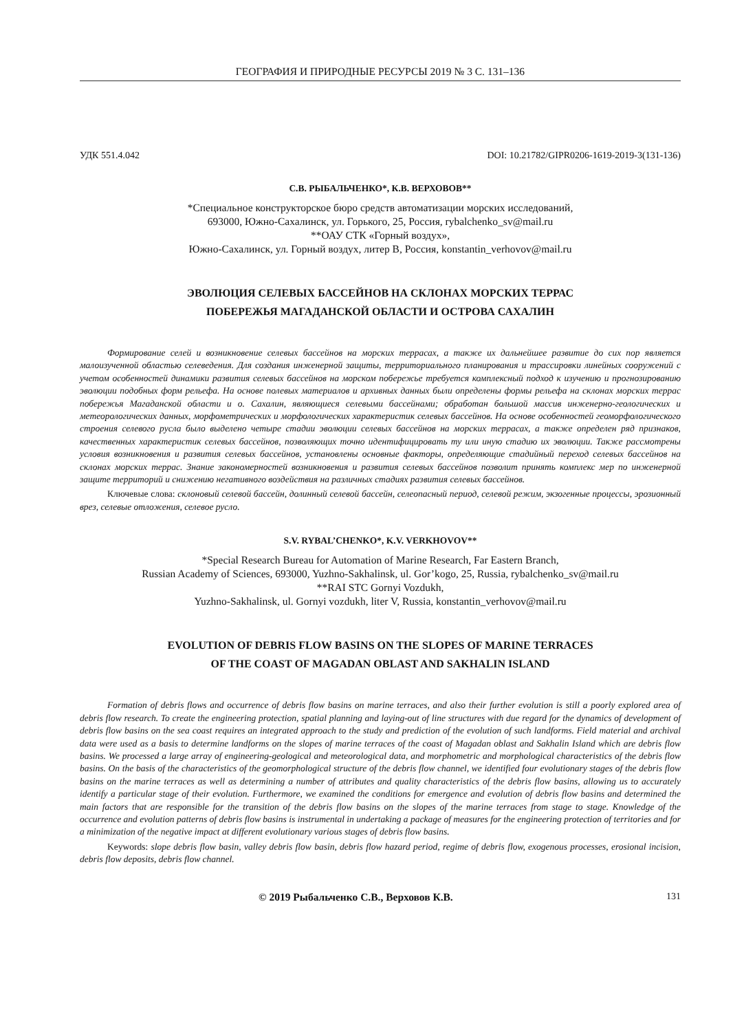ГЕОГРАФИЯ И ПРИРОДНЫЕ РЕСУРСЫ 2019 № 3 С. 131–136
УДК 551.4.042 DOI: 10.21782/GIPR0206-1619-2019-3(131-136)
С.В. РЫБАЛЬЧЕНКО*, К.В. ВЕРХОВОВ**
*Специальное конструкторское бюро средств автоматизации морских исследований,
693000, Южно-Сахалинск, ул. Горького, 25, Россия, rybalchenko_sv@mail.ru
**ОАУ СТК «Горный воздух»,
Южно-Сахалинск, ул. Горный воздух, литер В, Россия, konstantin_verhovov@mail.ru
ЭВОЛЮЦИЯ СЕЛЕВЫХ БАССЕЙНОВ НА СКЛОНАХ МОРСКИХ ТЕРРАС
ПОБЕРЕЖЬЯ МАГАДАНСКОЙ ОБЛАСТИ И ОСТРОВА САХАЛИН
Формирование селей и возникновение селевых бассейнов на морских террасах, а также их дальнейшее развитие до сих пор является малоизученной областью селеведения. Для создания инженерной защиты, территориального планирования и трассировки линейных сооружений с учетом особенностей динамики развития селевых бассейнов на морском побережье требуется комплексный подход к изучению и прогнозированию эволюции подобных форм рельефа. На основе полевых материалов и архивных данных были определены формы рельефа на склонах морских террас побережья Магаданской области и о. Сахалин, являющиеся селевыми бассейнами; обработан большой массив инженерно-геологических и метеорологических данных, морфометрических и морфологических характеристик селевых бассейнов. На основе особенностей геоморфологического строения селевого русла было выделено четыре стадии эволюции селевых бассейнов на морских террасах, а также определен ряд признаков, качественных характеристик селевых бассейнов, позволяющих точно идентифицировать ту или иную стадию их эволюции. Также рассмотрены условия возникновения и развития селевых бассейнов, установлены основные факторы, определяющие стадийный переход селевых бассейнов на склонах морских террас. Знание закономерностей возникновения и развития селевых бассейнов позволит принять комплекс мер по инженерной защите территорий и снижению негативного воздействия на различных стадиях развития селевых бассейнов.
Ключевые слова: склоновый селевой бассейн, долинный селевой бассейн, селеопасный период, селевой режим, экзогенные процессы, эрозионный врез, селевые отложения, селевое русло.
S.V. RYBAL’CHENKO*, K.V. VERKHOVOV**
*Special Research Bureau for Automation of Marine Research, Far Eastern Branch,
Russian Academy of Sciences, 693000, Yuzhno-Sakhalinsk, ul. Gor’kogo, 25, Russia, rybalchenko_sv@mail.ru
**RAI STC Gornyi Vozdukh,
Yuzhno-Sakhalinsk, ul. Gornyi vozdukh, liter V, Russia, konstantin_verhovov@mail.ru
EVOLUTION OF DEBRIS FLOW BASINS ON THE SLOPES OF MARINE TERRACES
OF THE COAST OF MAGADAN OBLAST AND SAKHALIN ISLAND
Formation of debris flows and occurrence of debris flow basins on marine terraces, and also their further evolution is still a poorly explored area of debris flow research. To create the engineering protection, spatial planning and laying-out of line structures with due regard for the dynamics of development of debris flow basins on the sea coast requires an integrated approach to the study and prediction of the evolution of such landforms. Field material and archival data were used as a basis to determine landforms on the slopes of marine terraces of the coast of Magadan oblast and Sakhalin Island which are debris flow basins. We processed a large array of engineering-geological and meteorological data, and morphometric and morphological characteristics of the debris flow basins. On the basis of the characteristics of the geomorphological structure of the debris flow channel, we identified four evolutionary stages of the debris flow basins on the marine terraces as well as determining a number of attributes and quality characteristics of the debris flow basins, allowing us to accurately identify a particular stage of their evolution. Furthermore, we examined the conditions for emergence and evolution of debris flow basins and determined the main factors that are responsible for the transition of the debris flow basins on the slopes of the marine terraces from stage to stage. Knowledge of the occurrence and evolution patterns of debris flow basins is instrumental in undertaking a package of measures for the engineering protection of territories and for a minimization of the negative impact at different evolutionary various stages of debris flow basins.
Keywords: slope debris flow basin, valley debris flow basin, debris flow hazard period, regime of debris flow, exogenous processes, erosional incision, debris flow deposits, debris flow channel.
© 2019 Рыбальченко С.В., Верховов К.В. 131